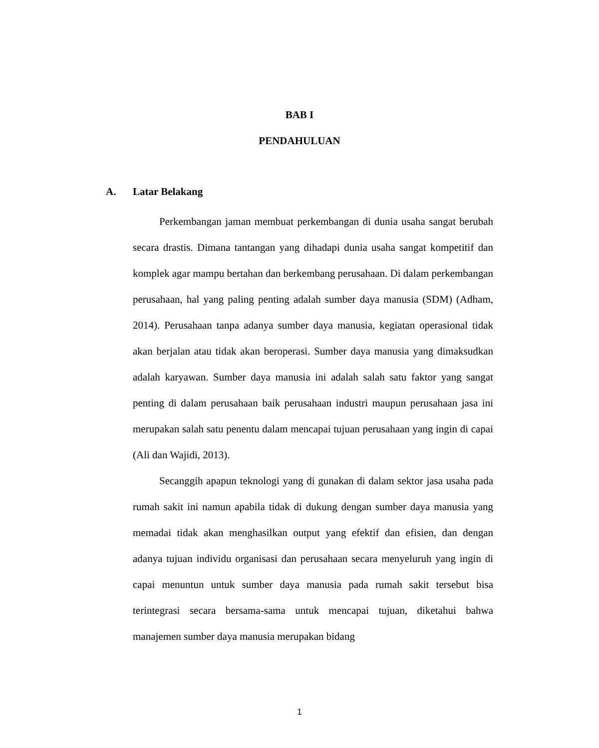BAB I
PENDAHULUAN
A. Latar Belakang
Perkembangan jaman membuat perkembangan di dunia usaha sangat berubah secara drastis. Dimana tantangan yang dihadapi dunia usaha sangat kompetitif dan komplek agar mampu bertahan dan berkembang perusahaan. Di dalam perkembangan perusahaan, hal yang paling penting adalah sumber daya manusia (SDM) (Adham, 2014). Perusahaan tanpa adanya sumber daya manusia, kegiatan operasional tidak akan berjalan atau tidak akan beroperasi. Sumber daya manusia yang dimaksudkan adalah karyawan. Sumber daya manusia ini adalah salah satu faktor yang sangat penting di dalam perusahaan baik perusahaan industri maupun perusahaan jasa ini merupakan salah satu penentu dalam mencapai tujuan perusahaan yang ingin di capai (Ali dan Wajidi, 2013).
Secanggih apapun teknologi yang di gunakan di dalam sektor jasa usaha pada rumah sakit ini namun apabila tidak di dukung dengan sumber daya manusia yang memadai tidak akan menghasilkan output yang efektif dan efisien, dan dengan adanya tujuan individu organisasi dan perusahaan secara menyeluruh yang ingin di capai menuntun untuk sumber daya manusia pada rumah sakit tersebut bisa terintegrasi secara bersama-sama untuk mencapai tujuan, diketahui bahwa manajemen sumber daya manusia merupakan bidang
1